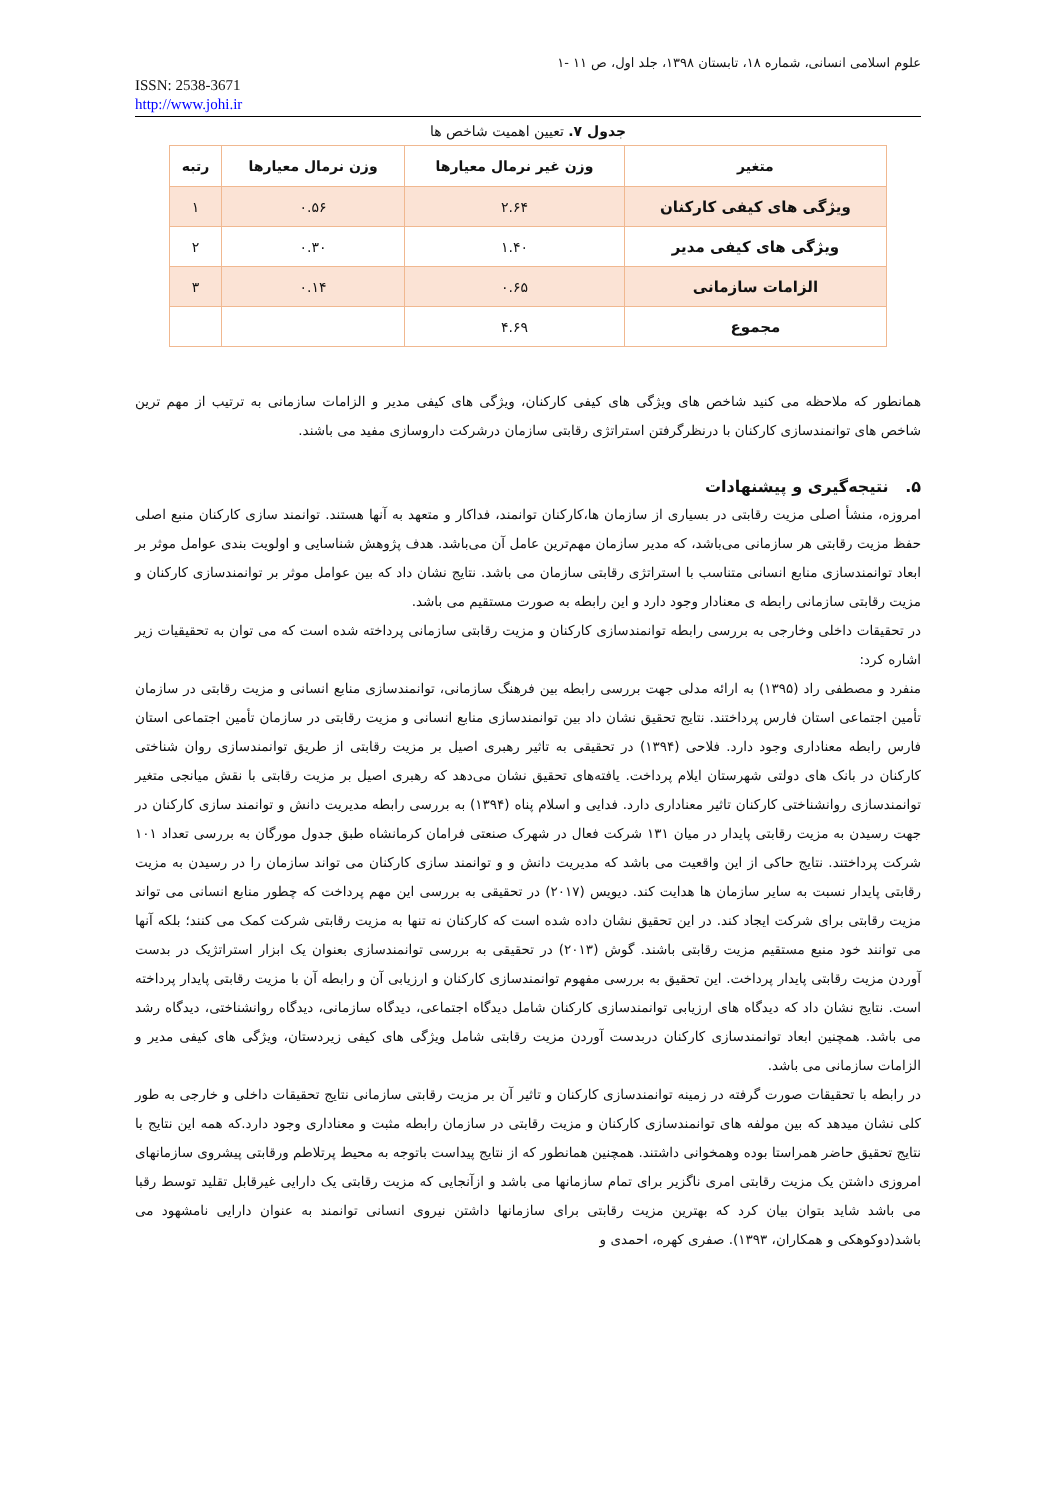علوم اسلامی انسانی، شماره ۱۸، تابستان ۱۳۹۸، جلد اول، ص ۱۱ -۱
ISSN: 2538-3671
http://www.johi.ir
جدول ۷. تعیین اهمیت شاخص ها
| متغیر | وزن غیر نرمال معیارها | وزن نرمال معیارها | رتبه |
| --- | --- | --- | --- |
| ویژگی های کیفی کارکنان | ۲.۶۴ | ۰.۵۶ | ۱ |
| ویژگی های کیفی مدیر | ۱.۴۰ | ۰.۳۰ | ۲ |
| الزامات سازمانی | ۰.۶۵ | ۰.۱۴ | ۳ |
| مجموع | ۴.۶۹ | | |
همانطور که ملاحظه می کنید شاخص های ویژگی های کیفی کارکنان، ویژگی های کیفی مدیر و الزامات سازمانی به ترتیب از مهم ترین شاخص های توانمندسازی کارکنان با درنظرگرفتن استراتژی رقابتی سازمان درشرکت داروسازی مفید می باشند.
۵. نتیجه‌گیری و پیشنهادات
امروزه، منشأ اصلی مزیت رقابتی در بسیاری از سازمان ها،کارکنان توانمند، فداکار و متعهد به آنها هستند. توانمند سازی کارکنان منبع اصلی حفظ مزیت رقابتی هر سازمانی می‌باشد، که مدیر سازمان مهم‌ترین عامل آن می‌باشد. هدف پژوهش شناسایی و اولویت بندی عوامل موثر بر ابعاد توانمندسازی منابع انسانی متناسب با استراتژی رقابتی سازمان می باشد. نتایج نشان داد که بین عوامل موثر بر توانمندسازی کارکنان و مزیت رقابتی سازمانی رابطه ی معنادار وجود دارد و این رابطه به صورت مستقیم می باشد.
در تحقیقات داخلی وخارجی به بررسی رابطه توانمندسازی کارکنان و مزیت رقابتی سازمانی پرداخته شده است که می توان به تحقیقیات زیر اشاره کرد:
منفرد و مصطفی راد (۱۳۹۵) به ارائه مدلی جهت بررسی رابطه بین فرهنگ سازمانی، توانمندسازی منابع انسانی و مزیت رقابتی در سازمان تأمین اجتماعی استان فارس پرداختند. نتایج تحقیق نشان داد بین توانمندسازی منابع انسانی و مزیت رقابتی در سازمان تأمین اجتماعی استان فارس رابطه معناداری وجود دارد. فلاحی (۱۳۹۴) در تحقیقی به تاثیر رهبری اصیل بر مزیت رقابتی از طریق توانمندسازی روان شناختی کارکنان در بانک های دولتی شهرستان ایلام پرداخت. یافته‌های تحقیق نشان می‌دهد که رهبری اصیل بر مزیت رقابتی با نقش میانجی متغیر توانمندسازی روانشناختی کارکنان تاثیر معناداری دارد. فدایی و اسلام پناه (۱۳۹۴) به بررسی رابطه مدیریت دانش و توانمند سازی کارکنان در جهت رسیدن به مزیت رقابتی پایدار در میان ۱۳۱ شرکت فعال در شهرک صنعتی فرامان کرمانشاه طبق جدول مورگان به بررسی تعداد ۱۰۱ شرکت پرداختند. نتایج حاکی از این واقعیت می باشد که مدیریت دانش و و توانمند سازی کارکنان می تواند سازمان را در رسیدن به مزیت رقابتی پایدار نسبت به سایر سازمان ها هدایت کند. دیویس (۲۰۱۷) در تحقیقی به بررسی این مهم پرداخت که چطور منابع انسانی می تواند مزیت رقابتی برای شرکت ایجاد کند. در این تحقیق نشان داده شده است که کارکنان نه تنها به مزیت رقابتی شرکت کمک می کنند؛ بلکه آنها می توانند خود منبع مستقیم مزیت رقابتی باشند. گوش (۲۰۱۳) در تحقیقی به بررسی توانمندسازی بعنوان یک ابزار استراتژیک در بدست آوردن مزیت رقابتی پایدار پرداخت. این تحقیق به بررسی مفهوم توانمندسازی کارکنان و ارزیابی آن و رابطه آن با مزیت رقابتی پایدار پرداخته است. نتایج نشان داد که دیدگاه های ارزیابی توانمندسازی کارکنان شامل دیدگاه اجتماعی، دیدگاه سازمانی، دیدگاه روانشناختی، دیدگاه رشد می باشد. همچنین ابعاد توانمندسازی کارکنان دربدست آوردن مزیت رقابتی شامل ویژگی های کیفی زیردستان، ویژگی های کیفی مدیر و الزامات سازمانی می باشد.
در رابطه با تحقیقات صورت گرفته در زمینه توانمندسازی کارکنان و تاثیر آن بر مزیت رقابتی سازمانی نتایج تحقیقات داخلی و خارجی به طور کلی نشان میدهد که بین مولفه های توانمندسازی کارکنان و مزیت رقابتی در سازمان رابطه مثبت و معناداری وجود دارد.که همه این نتایج با نتایج تحقیق حاضر همراستا بوده وهمخوانی داشتند. همچنین همانطور که از نتایج پیداست باتوجه به محیط پرتلاطم ورقابتی پیشروی سازمانهای امروزی داشتن یک مزیت رقابتی امری ناگزیر برای تمام سازمانها می باشد و ازآنجایی که مزیت رقابتی یک دارایی غیرقابل تقلید توسط رقبا می باشد شاید بتوان بیان کرد که بهترین مزیت رقابتی برای سازمانها داشتن نیروی انسانی توانمند به عنوان دارایی نامشهود می باشد(دوکوهکی و همکاران، ۱۳۹۳). صفری کهره، احمدی و